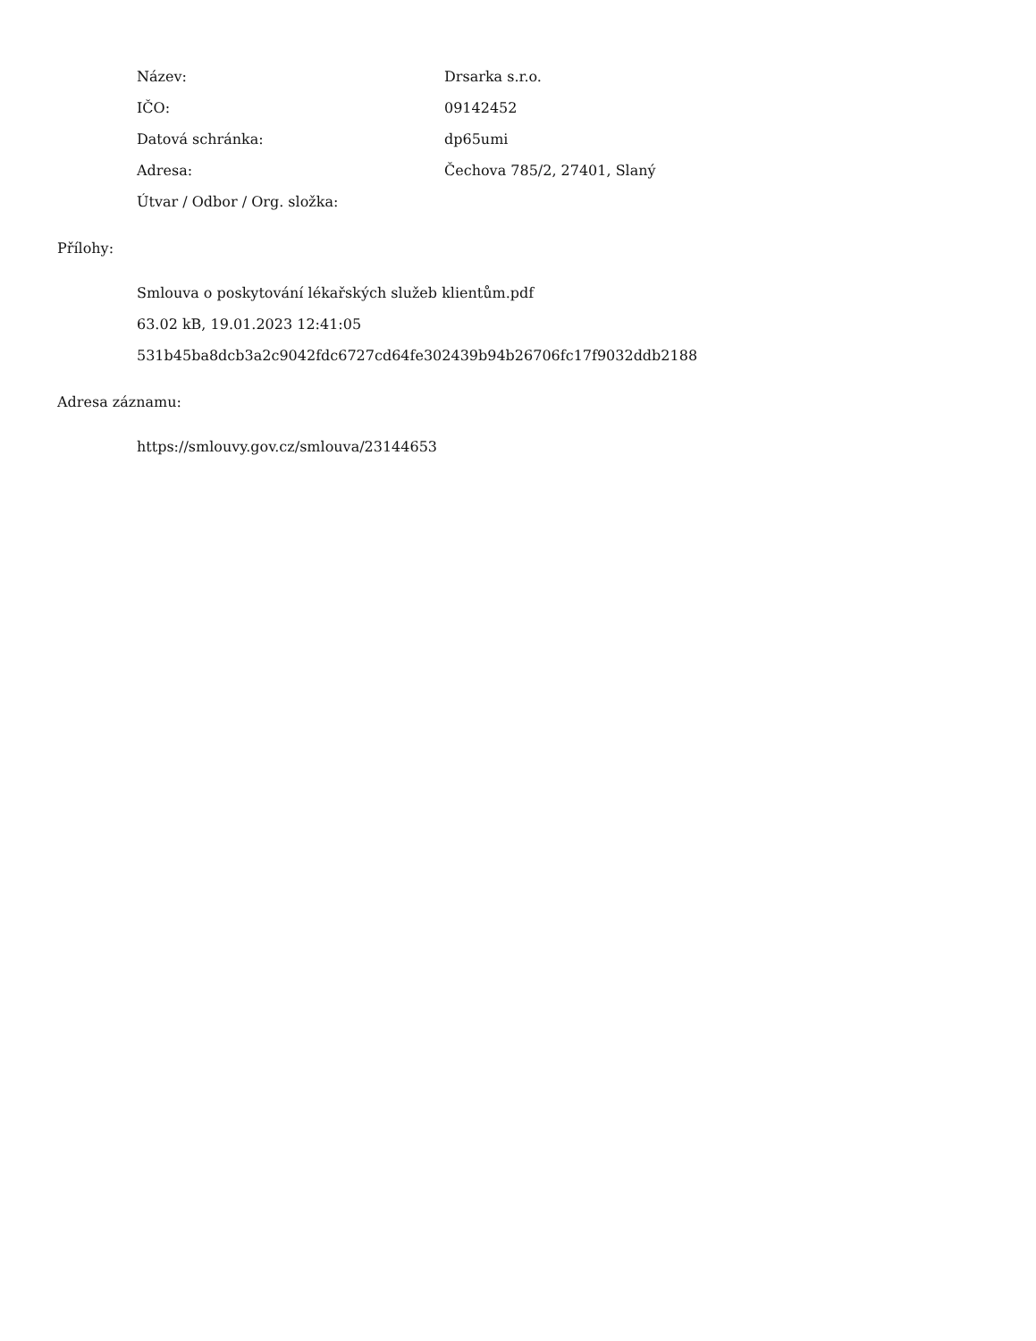Název: Drsarka s.r.o.
IČO: 09142452
Datová schránka: dp65umi
Adresa: Čechova 785/2, 27401, Slaný
Útvar / Odbor / Org. složka:
Přílohy:
Smlouva o poskytování lékařských služeb klientům.pdf
63.02 kB, 19.01.2023 12:41:05
531b45ba8dcb3a2c9042fdc6727cd64fe302439b94b26706fc17f9032ddb2188
Adresa záznamu:
https://smlouvy.gov.cz/smlouva/23144653